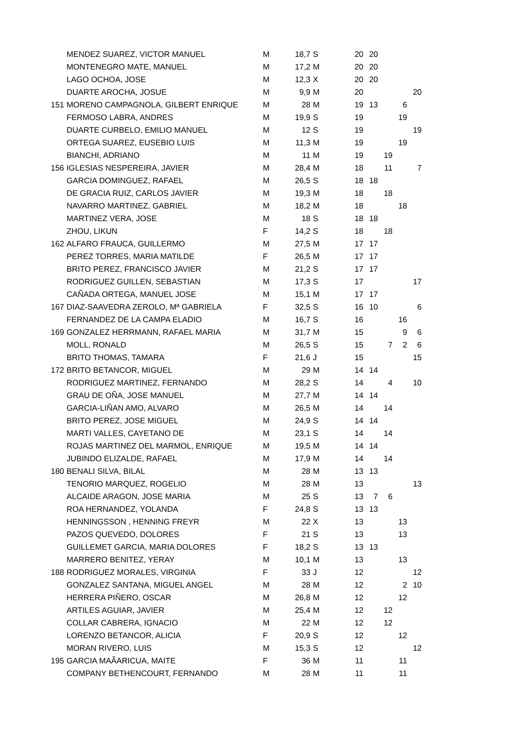| | MENDEZ SUAREZ, VICTOR MANUEL | M | 18,7 | S | 20 | 20 | | | |
| | MONTENEGRO MATE, MANUEL | M | 17,2 | M | 20 | 20 | | | |
| | LAGO OCHOA, JOSE | M | 12,3 | X | 20 | 20 | | | |
| | DUARTE AROCHA, JOSUE | M | 9,9 | M | 20 | | | | 20 |
| 151 | MORENO CAMPAGNOLA, GILBERT ENRIQUE | M | 28 | M | 19 | 13 | | 6 | |
| | FERMOSO LABRA, ANDRES | M | 19,9 | S | 19 | | | 19 | |
| | DUARTE CURBELO, EMILIO MANUEL | M | 12 | S | 19 | | | | 19 |
| | ORTEGA SUAREZ, EUSEBIO LUIS | M | 11,3 | M | 19 | | | 19 | |
| | BIANCHI, ADRIANO | M | 11 | M | 19 | | 19 | | |
| 156 | IGLESIAS NESPEREIRA, JAVIER | M | 28,4 | M | 18 | | 11 | | 7 |
| | GARCIA DOMINGUEZ, RAFAEL | M | 26,5 | S | 18 | 18 | | | |
| | DE GRACIA RUIZ, CARLOS JAVIER | M | 19,3 | M | 18 | | 18 | | |
| | NAVARRO MARTINEZ, GABRIEL | M | 18,2 | M | 18 | | | 18 | |
| | MARTINEZ VERA, JOSE | M | 18 | S | 18 | 18 | | | |
| | ZHOU, LIKUN | F | 14,2 | S | 18 | | 18 | | |
| 162 | ALFARO FRAUCA, GUILLERMO | M | 27,5 | M | 17 | 17 | | | |
| | PEREZ TORRES, MARIA MATILDE | F | 26,5 | M | 17 | 17 | | | |
| | BRITO PEREZ, FRANCISCO JAVIER | M | 21,2 | S | 17 | 17 | | | |
| | RODRIGUEZ GUILLEN, SEBASTIAN | M | 17,3 | S | 17 | | | | 17 |
| | CAÑADA ORTEGA, MANUEL JOSE | M | 15,1 | M | 17 | 17 | | | |
| 167 | DIAZ-SAAVEDRA ZEROLO, Mª GABRIELA | F | 32,5 | S | 16 | 10 | | | 6 |
| | FERNANDEZ DE LA CAMPA ELADIO | M | 16,7 | S | 16 | | | 16 | |
| 169 | GONZALEZ HERRMANN, RAFAEL MARIA | M | 31,7 | M | 15 | | | 9 | 6 |
| | MOLL, RONALD | M | 26,5 | S | 15 | | 7 | 2 | 6 |
| | BRITO THOMAS, TAMARA | F | 21,6 | J | 15 | | | | 15 |
| 172 | BRITO BETANCOR, MIGUEL | M | 29 | M | 14 | 14 | | | |
| | RODRIGUEZ MARTINEZ, FERNANDO | M | 28,2 | S | 14 | | 4 | | 10 |
| | GRAU DE OÑA, JOSE MANUEL | M | 27,7 | M | 14 | 14 | | | |
| | GARCIA-LIÑAN AMO, ALVARO | M | 26,5 | M | 14 | | 14 | | |
| | BRITO PEREZ, JOSE MIGUEL | M | 24,9 | S | 14 | 14 | | | |
| | MARTI VALLES, CAYETANO DE | M | 23,1 | S | 14 | | 14 | | |
| | ROJAS MARTINEZ DEL MARMOL, ENRIQUE | M | 19,5 | M | 14 | 14 | | | |
| | JUBINDO ELIZALDE, RAFAEL | M | 17,9 | M | 14 | | 14 | | |
| 180 | BENALI SILVA, BILAL | M | 28 | M | 13 | 13 | | | |
| | TENORIO MARQUEZ, ROGELIO | M | 28 | M | 13 | | | | 13 |
| | ALCAIDE ARAGON, JOSE MARIA | M | 25 | S | 13 | 7 | 6 | | |
| | ROA HERNANDEZ, YOLANDA | F | 24,8 | S | 13 | 13 | | | |
| | HENNINGSSON , HENNING FREYR | M | 22 | X | 13 | | | 13 | |
| | PAZOS QUEVEDO, DOLORES | F | 21 | S | 13 | | | 13 | |
| | GUILLEMET GARCIA, MARIA DOLORES | F | 18,2 | S | 13 | 13 | | | |
| | MARRERO BENITEZ, YERAY | M | 10,1 | M | 13 | | | 13 | |
| 188 | RODRIGUEZ MORALES, VIRGINIA | F | 33 | J | 12 | | | | 12 |
| | GONZALEZ SANTANA, MIGUEL ANGEL | M | 28 | M | 12 | | | 2 | 10 |
| | HERRERA PIÑERO, OSCAR | M | 26,8 | M | 12 | | | 12 | |
| | ARTILES AGUIAR, JAVIER | M | 25,4 | M | 12 | | 12 | | |
| | COLLAR CABRERA, IGNACIO | M | 22 | M | 12 | | 12 | | |
| | LORENZO BETANCOR, ALICIA | F | 20,9 | S | 12 | | | 12 | |
| | MORAN RIVERO, LUIS | M | 15,3 | S | 12 | | | | 12 |
| 195 | GARCIA MAÃARICUA, MAITE | F | 36 | M | 11 | | | 11 | |
| | COMPANY BETHENCOURT, FERNANDO | M | 28 | M | 11 | | | 11 | |